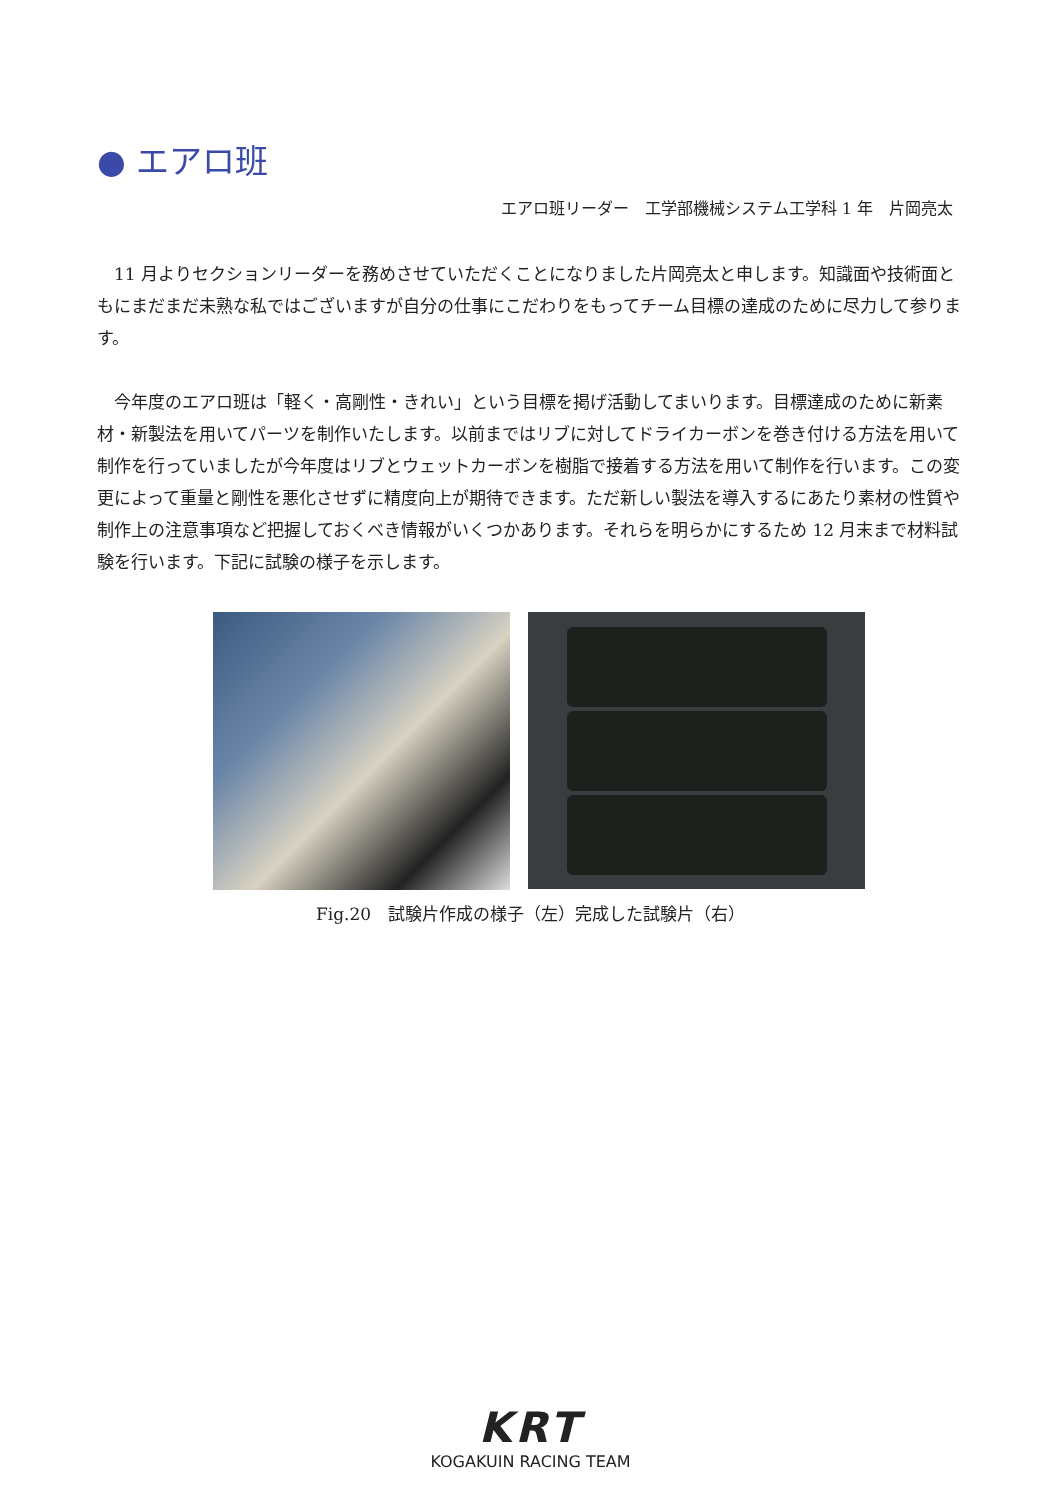● エアロ班
エアロ班リーダー　工学部機械システム工学科 1 年　片岡亮太
11 月よりセクションリーダーを務めさせていただくことになりました片岡亮太と申します。知識面や技術面ともにまだまだ未熟な私ではございますが自分の仕事にこだわりをもってチーム目標の達成のために尽力して参ります。
今年度のエアロ班は「軽く・高剛性・きれい」という目標を掲げ活動してまいります。目標達成のために新素材・新製法を用いてパーツを制作いたします。以前まではリブに対してドライカーボンを巻き付ける方法を用いて制作を行っていましたが今年度はリブとウェットカーボンを樹脂で接着する方法を用いて制作を行います。この変更によって重量と剛性を悪化させずに精度向上が期待できます。ただ新しい製法を導入するにあたり素材の性質や制作上の注意事項など把握しておくべき情報がいくつかあります。それらを明らかにするため 12 月末まで材料試験を行います。下記に試験の様子を示します。
Fig.20　試験片作成の様子（左）完成した試験片（右）
KRT
KOGAKUIN RACING TEAM